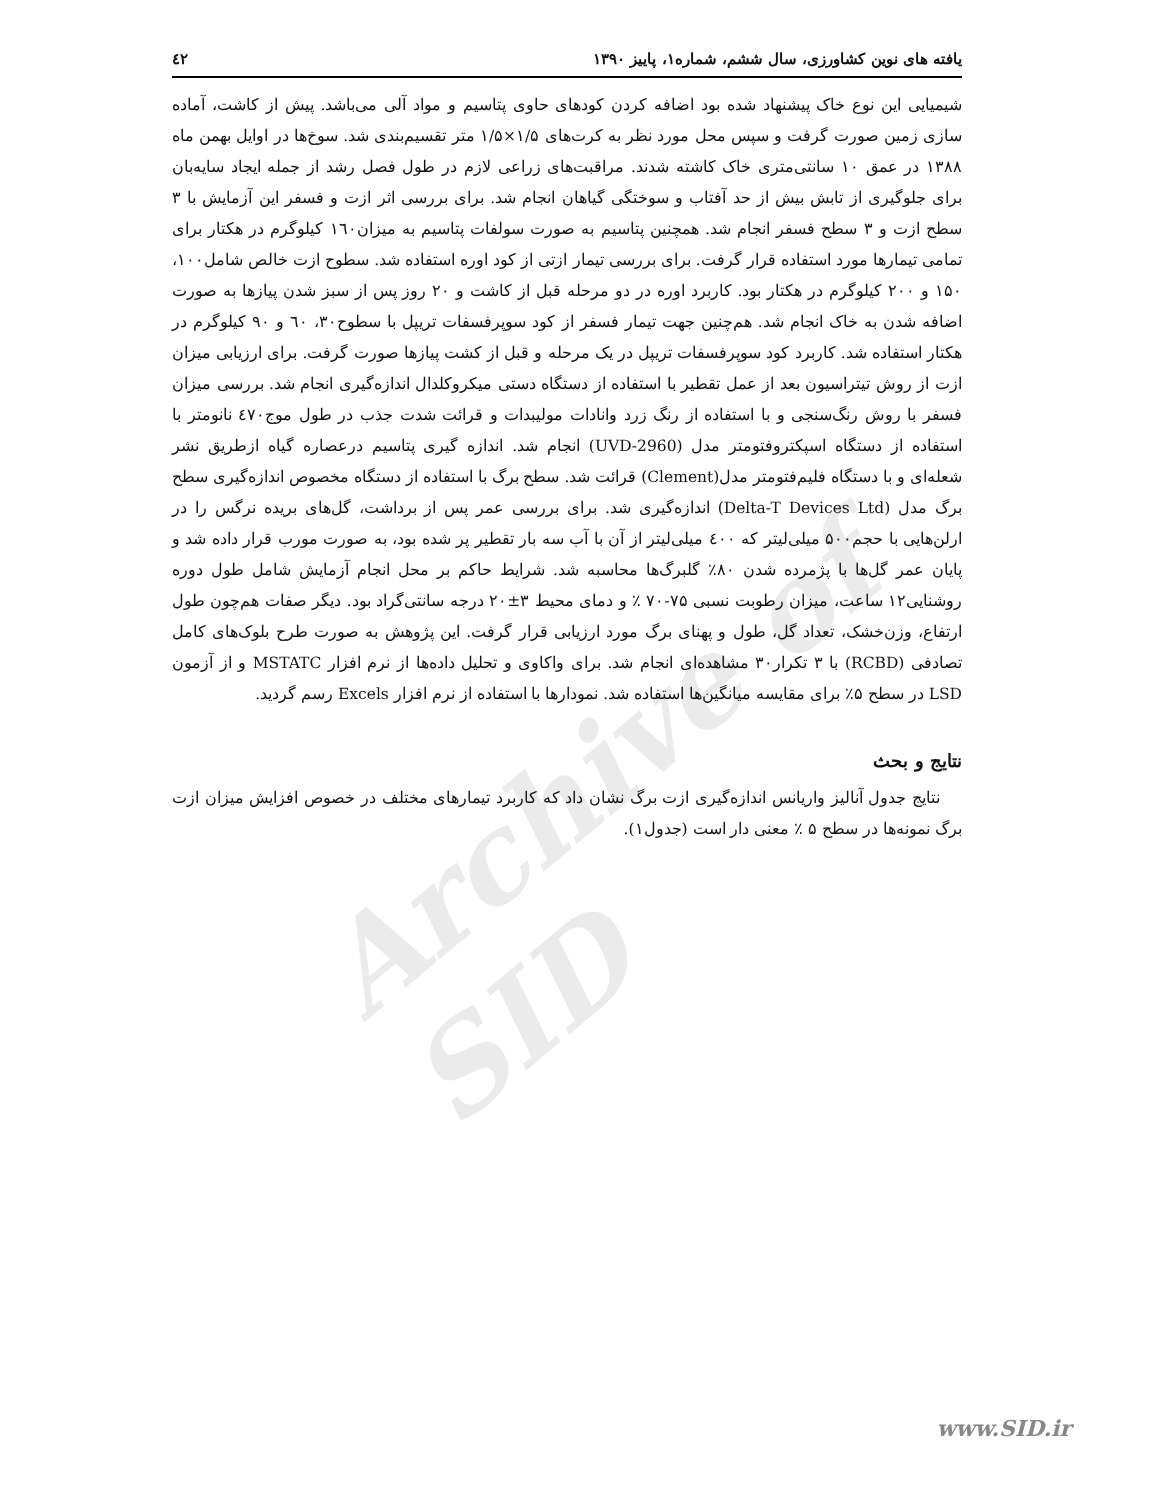Archive of SID
یافته های نوین کشاورزی، سال ششم، شماره۱، پاییز ۱۳۹۰ ٤٢
شیمیایی این نوع خاک پیشنهاد شده بود اضافه کردن کودهای حاوی پتاسیم و مواد آلی می‌باشد. پیش از کاشت، آماده سازی زمین صورت گرفت و سپس محل مورد نظر به کرت‌های ۱/۵×۱/۵ متر تقسیم‌بندی شد. سوخ‌ها در اوایل بهمن ماه ۱۳۸۸ در عمق ۱۰ سانتی‌متری خاک کاشته شدند. مراقبت‌های زراعی لازم در طول فصل رشد از جمله ایجاد سایه‌بان برای جلوگیری از تابش بیش از حد آفتاب و سوختگی گیاهان انجام شد. برای بررسی اثر ازت و فسفر این آزمایش با ۳ سطح ازت و ۳ سطح فسفر انجام شد. همچنین پتاسیم به صورت سولفات پتاسیم به میزان١٦٠ کیلوگرم در هکتار برای تمامی تیمارها مورد استفاده قرار گرفت. برای بررسی تیمار ازتی از کود اوره استفاده شد. سطوح ازت خالص شامل۱۰۰، ۱۵۰ و ۲۰۰ کیلوگرم در هکتار بود. کاربرد اوره در دو مرحله قبل از کاشت و ۲۰ روز پس از سبز شدن پیازها به صورت اضافه شدن به خاک انجام شد. هم‌چنین جهت تیمار فسفر از کود سوپرفسفات تریپل با سطوح۳۰، ٦۰ و ۹۰ کیلوگرم در هکتار استفاده شد. کاربرد کود سوپرفسفات تریپل در یک مرحله و قبل از کشت پیازها صورت گرفت. برای ارزیابی میزان ازت از روش تیتراسیون بعد از عمل تقطیر با استفاده از دستگاه دستی میکروکلدال اندازه‌گیری انجام شد. بررسی میزان فسفر با روش رنگ‌سنجی و با استفاده از رنگ زرد وانادات مولیبدات و قرائت شدت جذب در طول موج٤٧۰ نانومتر با استفاده از دستگاه اسپکتروفتومتر مدل (UVD-2960) انجام شد. اندازه گیری پتاسیم درعصاره گیاه ازطریق نشر شعله‌ای و با دستگاه فلیم‌فتومتر مدل(Clement) قرائت شد. سطح برگ با استفاده از دستگاه مخصوص اندازه‌گیری سطح برگ مدل (Delta-T Devices Ltd) اندازه‌گیری شد. برای بررسی عمر پس از برداشت، گل‌های بریده نرگس را در ارلن‌هایی با حجم۵۰۰ میلی‌لیتر که ٤۰۰ میلی‌لیتر از آن با آب سه بار تقطیر پر شده بود، به صورت مورب قرار داده شد و پایان عمر گل‌ها با پژمرده شدن ۸۰٪ گلبرگ‌ها محاسبه شد. شرایط حاکم بر محل انجام آزمایش شامل طول دوره روشنایی۱۲ ساعت، میزان رطوبت نسبی ۷۵-۷۰ ٪ و دمای محیط ۳±۲۰ درجه سانتی‌گراد بود. دیگر صفات هم‌چون طول ارتفاع، وزن‌خشک، تعداد گل، طول و پهنای برگ مورد ارزیابی قرار گرفت. این پژوهش به صورت طرح بلوک‌های کامل تصادفی (RCBD) با ۳ تکرار۳۰ مشاهده‌ای انجام شد. برای واکاوی و تحلیل داده‌ها از نرم افزار MSTATC و از آزمون LSD در سطح ۵٪ برای مقایسه میانگین‌ها استفاده شد. نمودارها با استفاده از نرم افزار Excels رسم گردید.
نتایج و بحث
نتایج جدول آنالیز واریانس اندازه‌گیری ازت برگ نشان داد که کاربرد تیمارهای مختلف در خصوص افزایش میزان ازت برگ نمونه‌ها در سطح ۵ ٪ معنی دار است (جدول۱).
www.SID.ir